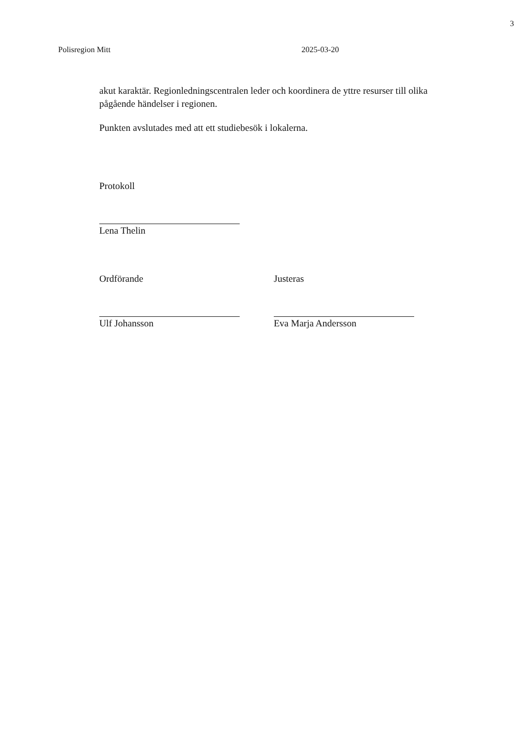3
Polisregion Mitt 2025-03-20
akut karaktär. Regionledningscentralen leder och koordinera de yttre resurser till olika pågående händelser i regionen.
Punkten avslutades med att ett studiebesök i lokalerna.
Protokoll
Lena Thelin
Ordförande
Ulf Johansson
Justeras
Eva Marja Andersson